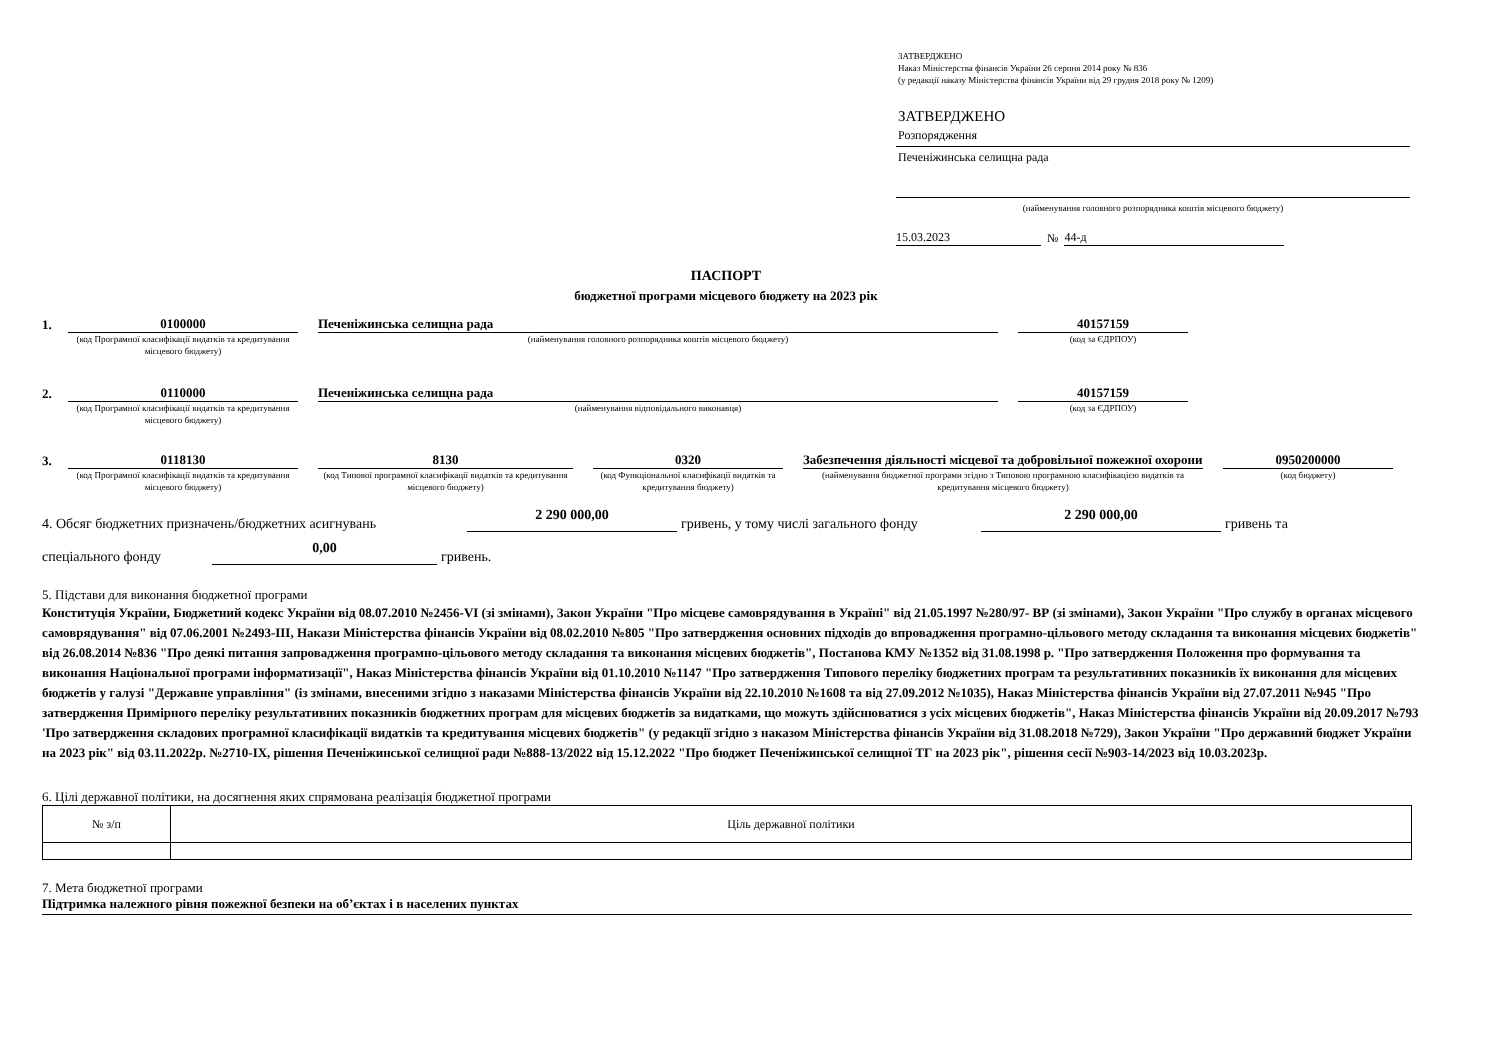ЗАТВЕРДЖЕНО
Наказ Міністерства фінансів України 26 серпня 2014 року № 836
(у редакції наказу Міністерства фінансів України від 29 грудня 2018 року № 1209)
ЗАТВЕРДЖЕНО
Розпорядження
Печеніжинська селищна рада
(найменування головного розпорядника коштів місцевого бюджету)
15.03.2023 № 44-д
ПАСПОРТ
бюджетної програми місцевого бюджету на 2023 рік
1. 0100000 Печеніжинська селищна рада 40157159
(код Програмної класифікації видатків та кредитування місцевого бюджету)
(найменування головного розпорядника коштів місцевого бюджету) (код за ЄДРПОУ)
2. 0110000 Печеніжинська селищна рада 40157159
(код Програмної класифікації видатків та кредитування місцевого бюджету)
(найменування відповідального виконавця) (код за ЄДРПОУ)
3. 0118130 8130 0320 Забезпечення діяльності місцевої та добровільної пожежної охорони 0950200000
(код Програмної класифікації видатків та кредитування місцевого бюджету)
(код Типової програмної класифікації видатків та кредитування місцевого бюджету)
(код Функціональної класифікації видатків та кредитування бюджету)
(найменування бюджетної програми згідно з Типовою програмною класифікацією видатків та кредитування місцевого бюджету)
(код бюджету)
4. Обсяг бюджетних призначень/бюджетних асигнувань 2 290 000,00 гривень, у тому числі загального фонду 2 290 000,00 гривень та
спеціального фонду 0,00 гривень.
5. Підстави для виконання бюджетної програми
Конституція України, Бюджетний кодекс України від 08.07.2010 №2456-VI (зі змінами), Закон України "Про місцеве самоврядування в Україні" від 21.05.1997 №280/97- ВР (зі змінами), Закон України "Про службу в органах місцевого самоврядування" від 07.06.2001 №2493-ІІІ, Накази Міністерства фінансів України від 08.02.2010 №805 "Про затвердження основних підходів до впровадження програмно-цільового методу складання та виконання місцевих бюджетів" від 26.08.2014 №836 "Про деякі питання запровадження програмно-цільового методу складання та виконання місцевих бюджетів", Постанова КМУ №1352 від 31.08.1998 р. "Про затвердження Положення про формування та виконання Національної програми інформатизації", Наказ Міністерства фінансів України від 01.10.2010 №1147 "Про затвердження Типового переліку бюджетних програм та результативних показників їх виконання для місцевих бюджетів у галузі "Державне управління" (із змінами, внесеними згідно з наказами Міністерства фінансів України від 22.10.2010 №1608 та від 27.09.2012 №1035), Наказ Міністерства фінансів України від 27.07.2011 №945 "Про затвердження Примірного переліку результативних показників бюджетних програм для місцевих бюджетів за видатками, що можуть здійснюватися з усіх місцевих бюджетів", Наказ Міністерства фінансів України від 20.09.2017 №793 'Про затвердження складових програмної класифікації видатків та кредитування місцевих бюджетів" (у редакції згідно з наказом Міністерства фінансів України від 31.08.2018 №729), Закон України "Про державний бюджет України на 2023 рік" від 03.11.2022р. №2710-IX, рішення Печеніжинської селищної ради №888-13/2022 від 15.12.2022 "Про бюджет Печеніжинської селищної ТГ на 2023 рік", рішення сесії №903-14/2023 від 10.03.2023р.
6. Цілі державної політики, на досягнення яких спрямована реалізація бюджетної програми
| № з/п | Ціль державної політики |
7. Мета бюджетної програми
Підтримка належного рівня пожежної безпеки на об’єктах і в населених пунктах